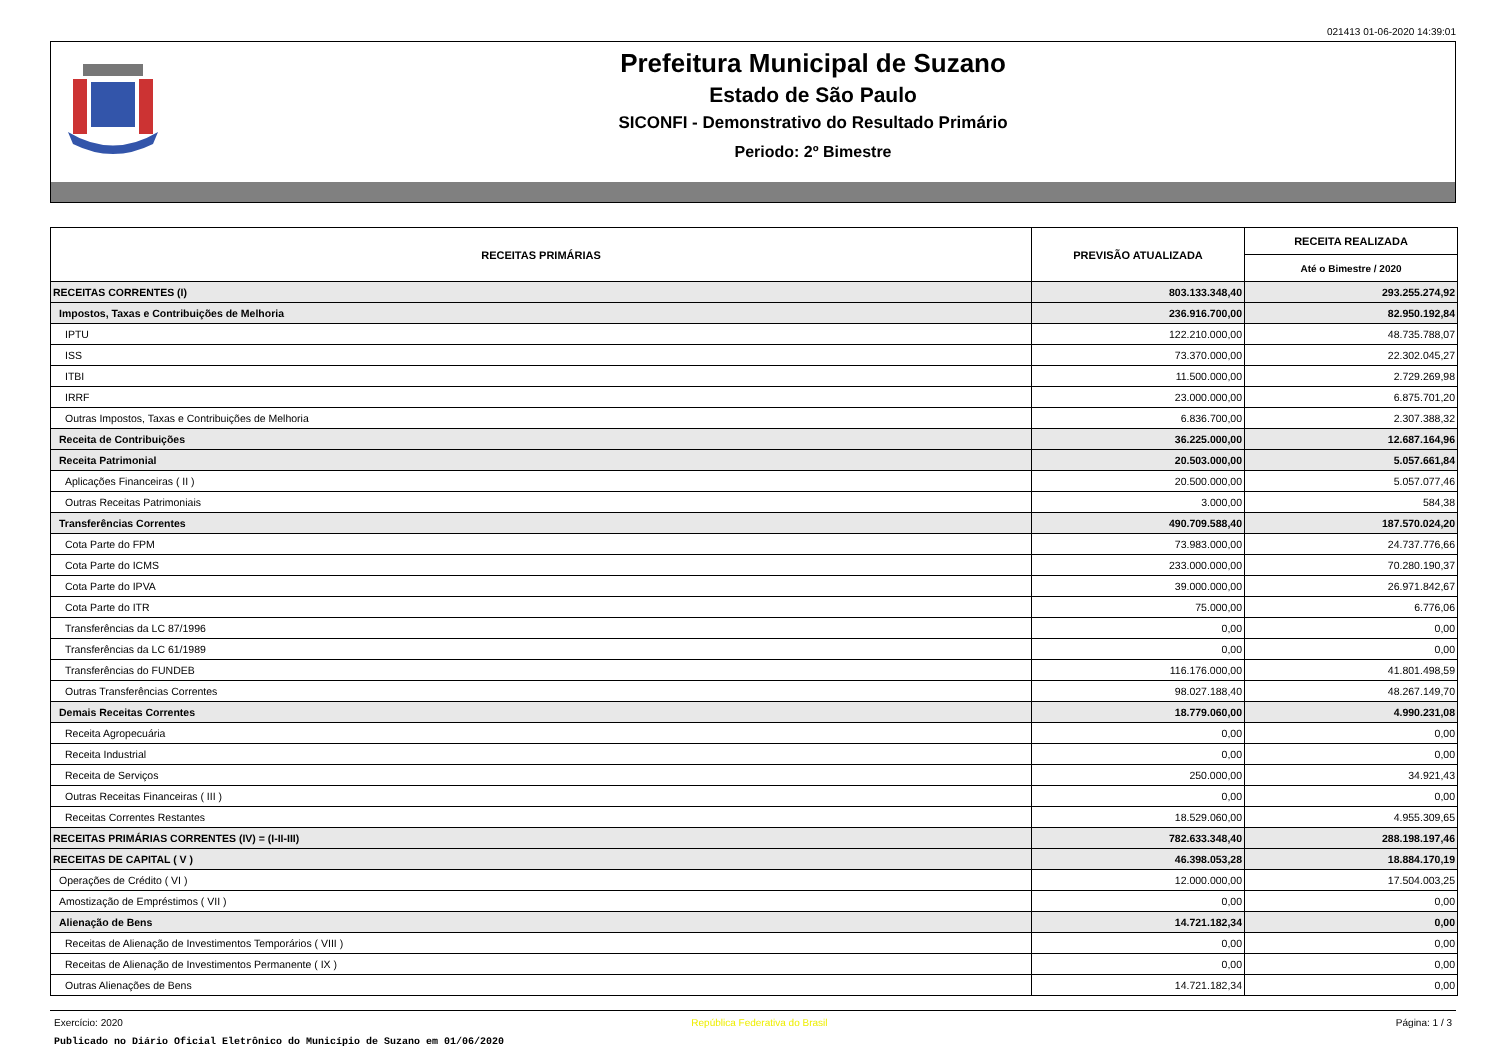021413 01-06-2020 14:39:01
Prefeitura Municipal de Suzano
Estado de São Paulo
SICONFI - Demonstrativo do Resultado Primário
Periodo: 2º Bimestre
| RECEITAS PRIMÁRIAS | PREVISÃO ATUALIZADA | RECEITA REALIZADA |
| --- | --- | --- |
| | | Até o Bimestre / 2020 |
| RECEITAS CORRENTES (I) | 803.133.348,40 | 293.255.274,92 |
| Impostos, Taxas e Contribuições de Melhoria | 236.916.700,00 | 82.950.192,84 |
| IPTU | 122.210.000,00 | 48.735.788,07 |
| ISS | 73.370.000,00 | 22.302.045,27 |
| ITBI | 11.500.000,00 | 2.729.269,98 |
| IRRF | 23.000.000,00 | 6.875.701,20 |
| Outras Impostos, Taxas e Contribuições de Melhoria | 6.836.700,00 | 2.307.388,32 |
| Receita de Contribuições | 36.225.000,00 | 12.687.164,96 |
| Receita Patrimonial | 20.503.000,00 | 5.057.661,84 |
| Aplicações Financeiras ( II ) | 20.500.000,00 | 5.057.077,46 |
| Outras Receitas Patrimoniais | 3.000,00 | 584,38 |
| Transferências Correntes | 490.709.588,40 | 187.570.024,20 |
| Cota Parte do FPM | 73.983.000,00 | 24.737.776,66 |
| Cota Parte do ICMS | 233.000.000,00 | 70.280.190,37 |
| Cota Parte do IPVA | 39.000.000,00 | 26.971.842,67 |
| Cota Parte do ITR | 75.000,00 | 6.776,06 |
| Transferências da LC 87/1996 | 0,00 | 0,00 |
| Transferências da LC 61/1989 | 0,00 | 0,00 |
| Transferências do FUNDEB | 116.176.000,00 | 41.801.498,59 |
| Outras Transferências Correntes | 98.027.188,40 | 48.267.149,70 |
| Demais Receitas Correntes | 18.779.060,00 | 4.990.231,08 |
| Receita Agropecuária | 0,00 | 0,00 |
| Receita Industrial | 0,00 | 0,00 |
| Receita de Serviços | 250.000,00 | 34.921,43 |
| Outras Receitas Financeiras ( III ) | 0,00 | 0,00 |
| Receitas Correntes Restantes | 18.529.060,00 | 4.955.309,65 |
| RECEITAS PRIMÁRIAS CORRENTES (IV) = (I-II-III) | 782.633.348,40 | 288.198.197,46 |
| RECEITAS DE CAPITAL ( V ) | 46.398.053,28 | 18.884.170,19 |
| Operações de Crédito ( VI ) | 12.000.000,00 | 17.504.003,25 |
| Amostização de Empréstimos ( VII ) | 0,00 | 0,00 |
| Alienação de Bens | 14.721.182,34 | 0,00 |
| Receitas de Alienação de Investimentos Temporários ( VIII ) | 0,00 | 0,00 |
| Receitas de Alienação de Investimentos Permanente ( IX ) | 0,00 | 0,00 |
| Outras Alienações de Bens | 14.721.182,34 | 0,00 |
Exercício: 2020 República Federativa do Brasil Página: 1 / 3
Publicado no Diário Oficial Eletrônico do Município de Suzano em 01/06/2020